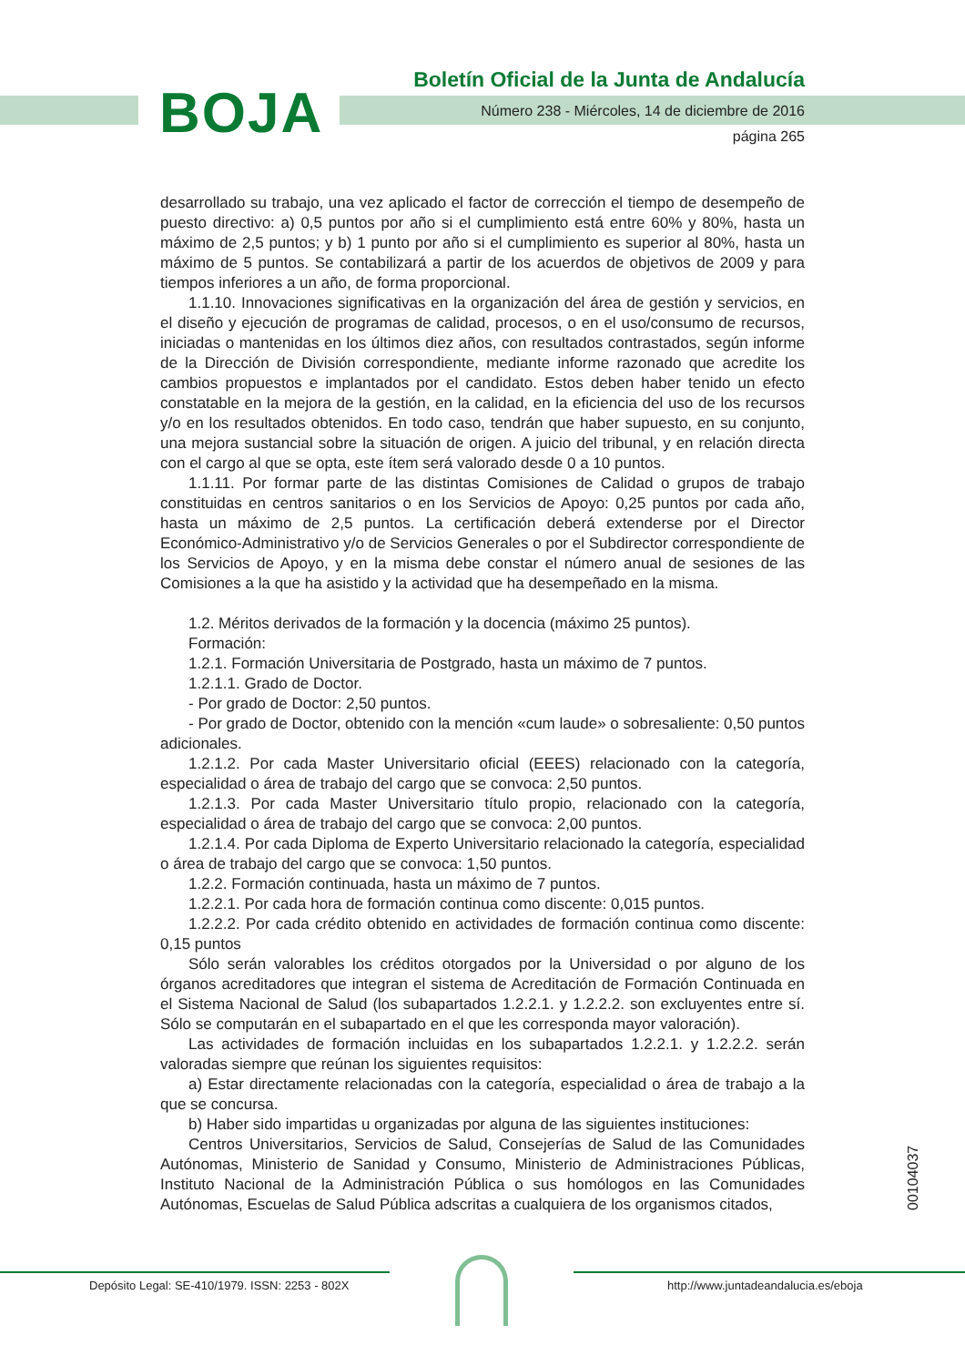BOJA
Boletín Oficial de la Junta de Andalucía
Número 238 - Miércoles, 14 de diciembre de 2016
página 265
desarrollado su trabajo, una vez aplicado el factor de corrección el tiempo de desempeño de puesto directivo: a) 0,5 puntos por año si el cumplimiento está entre 60% y 80%, hasta un máximo de 2,5 puntos; y b) 1 punto por año si el cumplimiento es superior al 80%, hasta un máximo de 5 puntos. Se contabilizará a partir de los acuerdos de objetivos de 2009 y para tiempos inferiores a un año, de forma proporcional.
1.1.10. Innovaciones significativas en la organización del área de gestión y servicios, en el diseño y ejecución de programas de calidad, procesos, o en el uso/consumo de recursos, iniciadas o mantenidas en los últimos diez años, con resultados contrastados, según informe de la Dirección de División correspondiente, mediante informe razonado que acredite los cambios propuestos e implantados por el candidato. Estos deben haber tenido un efecto constatable en la mejora de la gestión, en la calidad, en la eficiencia del uso de los recursos y/o en los resultados obtenidos. En todo caso, tendrán que haber supuesto, en su conjunto, una mejora sustancial sobre la situación de origen. A juicio del tribunal, y en relación directa con el cargo al que se opta, este ítem será valorado desde 0 a 10 puntos.
1.1.11. Por formar parte de las distintas Comisiones de Calidad o grupos de trabajo constituidas en centros sanitarios o en los Servicios de Apoyo: 0,25 puntos por cada año, hasta un máximo de 2,5 puntos. La certificación deberá extenderse por el Director Económico-Administrativo y/o de Servicios Generales o por el Subdirector correspondiente de los Servicios de Apoyo, y en la misma debe constar el número anual de sesiones de las Comisiones a la que ha asistido y la actividad que ha desempeñado en la misma.
1.2. Méritos derivados de la formación y la docencia (máximo 25 puntos).
Formación:
1.2.1. Formación Universitaria de Postgrado, hasta un máximo de 7 puntos.
1.2.1.1. Grado de Doctor.
- Por grado de Doctor: 2,50 puntos.
- Por grado de Doctor, obtenido con la mención «cum laude» o sobresaliente: 0,50 puntos adicionales.
1.2.1.2. Por cada Master Universitario oficial (EEES) relacionado con la categoría, especialidad o área de trabajo del cargo que se convoca: 2,50 puntos.
1.2.1.3. Por cada Master Universitario título propio, relacionado con la categoría, especialidad o área de trabajo del cargo que se convoca: 2,00 puntos.
1.2.1.4. Por cada Diploma de Experto Universitario relacionado la categoría, especialidad o área de trabajo del cargo que se convoca: 1,50 puntos.
1.2.2. Formación continuada, hasta un máximo de 7 puntos.
1.2.2.1. Por cada hora de formación continua como discente: 0,015 puntos.
1.2.2.2. Por cada crédito obtenido en actividades de formación continua como discente: 0,15 puntos
Sólo serán valorables los créditos otorgados por la Universidad o por alguno de los órganos acreditadores que integran el sistema de Acreditación de Formación Continuada en el Sistema Nacional de Salud (los subapartados 1.2.2.1. y 1.2.2.2. son excluyentes entre sí. Sólo se computarán en el subapartado en el que les corresponda mayor valoración).
Las actividades de formación incluidas en los subapartados 1.2.2.1. y 1.2.2.2. serán valoradas siempre que reúnan los siguientes requisitos:
a) Estar directamente relacionadas con la categoría, especialidad o área de trabajo a la que se concursa.
b) Haber sido impartidas u organizadas por alguna de las siguientes instituciones:
Centros Universitarios, Servicios de Salud, Consejerías de Salud de las Comunidades Autónomas, Ministerio de Sanidad y Consumo, Ministerio de Administraciones Públicas, Instituto Nacional de la Administración Pública o sus homólogos en las Comunidades Autónomas, Escuelas de Salud Pública adscritas a cualquiera de los organismos citados,
00104037
Depósito Legal: SE-410/1979. ISSN: 2253 - 802X
http://www.juntadeandalucia.es/eboja